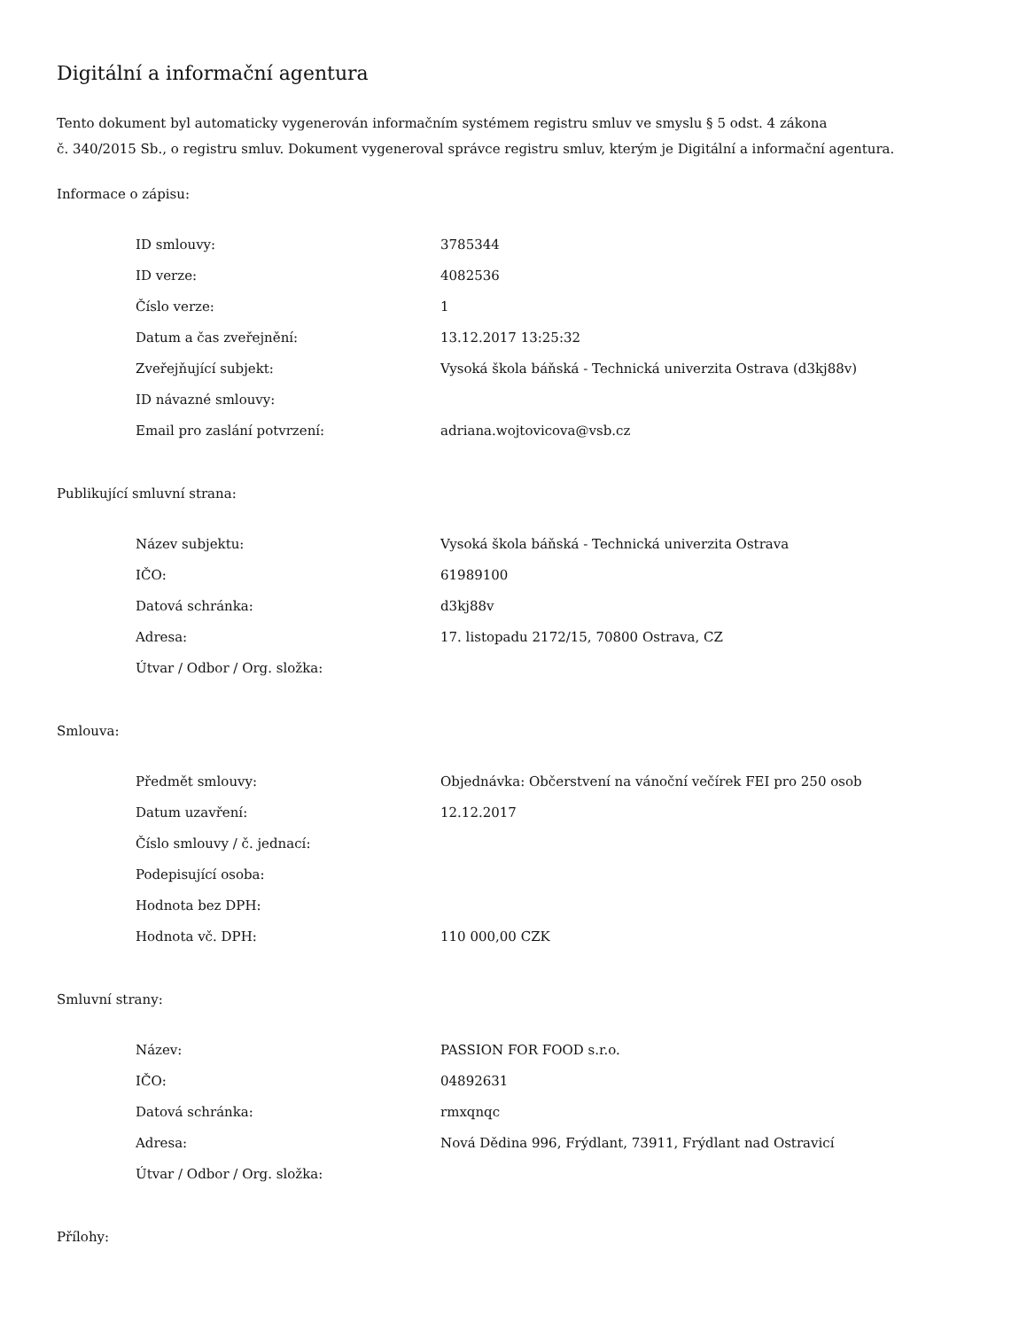Digitální a informační agentura
Tento dokument byl automaticky vygenerován informačním systémem registru smluv ve smyslu § 5 odst. 4 zákona
č. 340/2015 Sb., o registru smluv. Dokument vygeneroval správce registru smluv, kterým je Digitální a informační agentura.
Informace o zápisu:
| ID smlouvy: | 3785344 |
| ID verze: | 4082536 |
| Číslo verze: | 1 |
| Datum a čas zveřejnění: | 13.12.2017 13:25:32 |
| Zveřejňující subjekt: | Vysoká škola báňská - Technická univerzita Ostrava (d3kj88v) |
| ID návazné smlouvy: | |
| Email pro zaslání potvrzení: | adriana.wojtovicova@vsb.cz |
Publikující smluvní strana:
| Název subjektu: | Vysoká škola báňská - Technická univerzita Ostrava |
| IČO: | 61989100 |
| Datová schránka: | d3kj88v |
| Adresa: | 17. listopadu 2172/15, 70800 Ostrava, CZ |
| Útvar / Odbor / Org. složka: | |
Smlouva:
| Předmět smlouvy: | Objednávka: Občerstvení na vánoční večírek FEI pro 250 osob |
| Datum uzavření: | 12.12.2017 |
| Číslo smlouvy / č. jednací: | |
| Podepisující osoba: | |
| Hodnota bez DPH: | |
| Hodnota vč. DPH: | 110 000,00 CZK |
Smluvní strany:
| Název: | PASSION FOR FOOD s.r.o. |
| IČO: | 04892631 |
| Datová schránka: | rmxqnqc |
| Adresa: | Nová Dědina 996, Frýdlant, 73911, Frýdlant nad Ostravicí |
| Útvar / Odbor / Org. složka: | |
Přílohy: